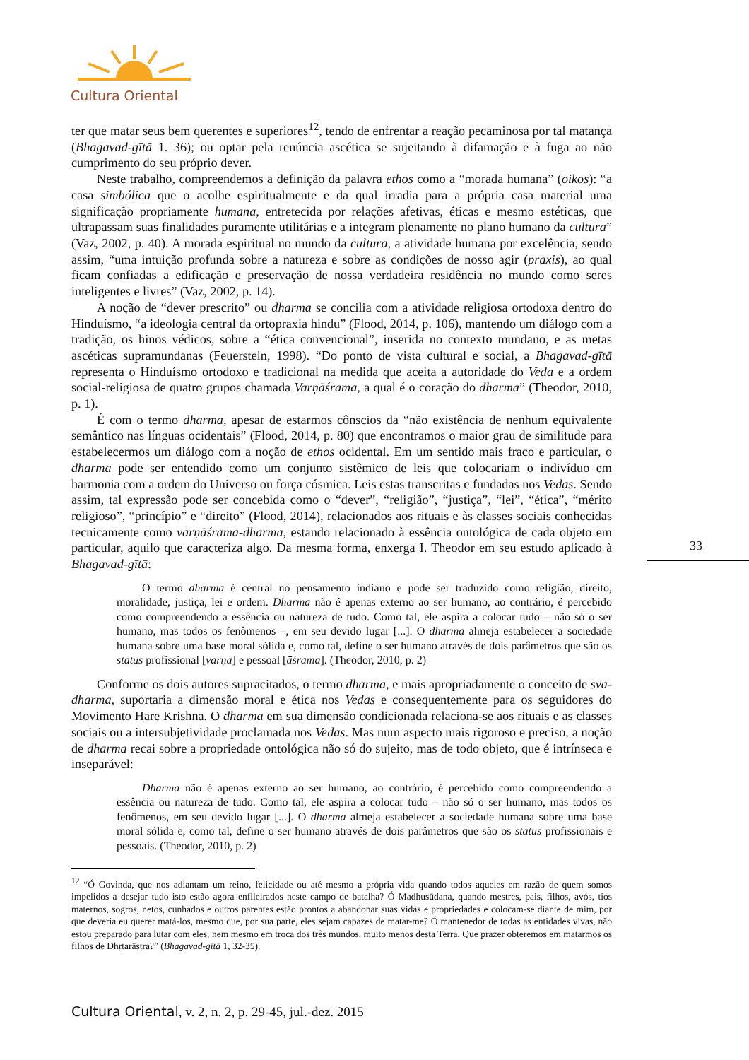Cultura Oriental
ter que matar seus bem querentes e superiores<sup>12</sup>, tendo de enfrentar a reação pecaminosa por tal matança (Bhagavad-gītā 1. 36); ou optar pela renúncia ascética se sujeitando à difamação e à fuga ao não cumprimento do seu próprio dever.
Neste trabalho, compreendemos a definição da palavra ethos como a “morada humana” (oikos): “a casa simbólica que o acolhe espiritualmente e da qual irradia para a própria casa material uma significação propriamente humana, entretecida por relações afetivas, éticas e mesmo estéticas, que ultrapassam suas finalidades puramente utilitárias e a integram plenamente no plano humano da cultura” (Vaz, 2002, p. 40). A morada espiritual no mundo da cultura, a atividade humana por excelência, sendo assim, “uma intuição profunda sobre a natureza e sobre as condições de nosso agir (praxis), ao qual ficam confiadas a edificação e preservação de nossa verdadeira residência no mundo como seres inteligentes e livres” (Vaz, 2002, p. 14).
A noção de “dever prescrito” ou dharma se concilia com a atividade religiosa ortodoxa dentro do Hinduísmo, “a ideologia central da ortopraxia hindu” (Flood, 2014, p. 106), mantendo um diálogo com a tradição, os hinos védicos, sobre a “ética convencional”, inserida no contexto mundano, e as metas ascéticas supramundanas (Feuerstein, 1998). “Do ponto de vista cultural e social, a Bhagavad-gītā representa o Hinduísmo ortodoxo e tradicional na medida que aceita a autoridade do Veda e a ordem social-religiosa de quatro grupos chamada Varṇāśrama, a qual é o coração do dharma” (Theodor, 2010, p. 1).
É com o termo dharma, apesar de estarmos cônscios da “não existência de nenhum equivalente semântico nas línguas ocidentais” (Flood, 2014, p. 80) que encontramos o maior grau de similitude para estabelecermos um diálogo com a noção de ethos ocidental. Em um sentido mais fraco e particular, o dharma pode ser entendido como um conjunto sistêmico de leis que colocariam o indivíduo em harmonia com a ordem do Universo ou força cósmica. Leis estas transcritas e fundadas nos Vedas. Sendo assim, tal expressão pode ser concebida como o “dever”, “religião”, “justiça”, “lei”, “ética”, “mérito religioso”, “princípio” e “direito” (Flood, 2014), relacionados aos rituais e às classes sociais conhecidas tecnicamente como varṇāśrama-dharma, estando relacionado à essência ontológica de cada objeto em particular, aquilo que caracteriza algo. Da mesma forma, enxerga I. Theodor em seu estudo aplicado à Bhagavad-gītā:
O termo dharma é central no pensamento indiano e pode ser traduzido como religião, direito, moralidade, justiça, lei e ordem. Dharma não é apenas externo ao ser humano, ao contrário, é percebido como compreendendo a essência ou natureza de tudo. Como tal, ele aspira a colocar tudo – não só o ser humano, mas todos os fenômenos –, em seu devido lugar [...]. O dharma almeja estabelecer a sociedade humana sobre uma base moral sólida e, como tal, define o ser humano através de dois parâmetros que são os status profissional [varṇa] e pessoal [āśrama]. (Theodor, 2010, p. 2)
Conforme os dois autores supracitados, o termo dharma, e mais apropriadamente o conceito de sva-dharma, suportaria a dimensão moral e ética nos Vedas e consequentemente para os seguidores do Movimento Hare Krishna. O dharma em sua dimensão condicionada relaciona-se aos rituais e as classes sociais ou a intersubjetividade proclamada nos Vedas. Mas num aspecto mais rigoroso e preciso, a noção de dharma recai sobre a propriedade ontológica não só do sujeito, mas de todo objeto, que é intrínseca e inseparável:
Dharma não é apenas externo ao ser humano, ao contrário, é percebido como compreendendo a essência ou natureza de tudo. Como tal, ele aspira a colocar tudo – não só o ser humano, mas todos os fenômenos, em seu devido lugar [...]. O dharma almeja estabelecer a sociedade humana sobre uma base moral sólida e, como tal, define o ser humano através de dois parâmetros que são os status profissionais e pessoais. (Theodor, 2010, p. 2)
<sup>12</sup> “Ó Govinda, que nos adiantam um reino, felicidade ou até mesmo a própria vida quando todos aqueles em razão de quem somos impelidos a desejar tudo isto estão agora enfileirados neste campo de batalha? Ó Madhusūdana, quando mestres, pais, filhos, avós, tios maternos, sogros, netos, cunhados e outros parentes estão prontos a abandonar suas vidas e propriedades e colocam-se diante de mim, por que deveria eu querer matá-los, mesmo que, por sua parte, eles sejam capazes de matar-me? Ó mantenedor de todas as entidades vivas, não estou preparado para lutar com eles, nem mesmo em troca dos três mundos, muito menos desta Terra. Que prazer obteremos em matarmos os filhos de Dhṛtarāṣṭra?” (Bhagavad-gītā 1, 32-35).
33
Cultura Oriental, v. 2, n. 2, p. 29-45, jul.-dez. 2015